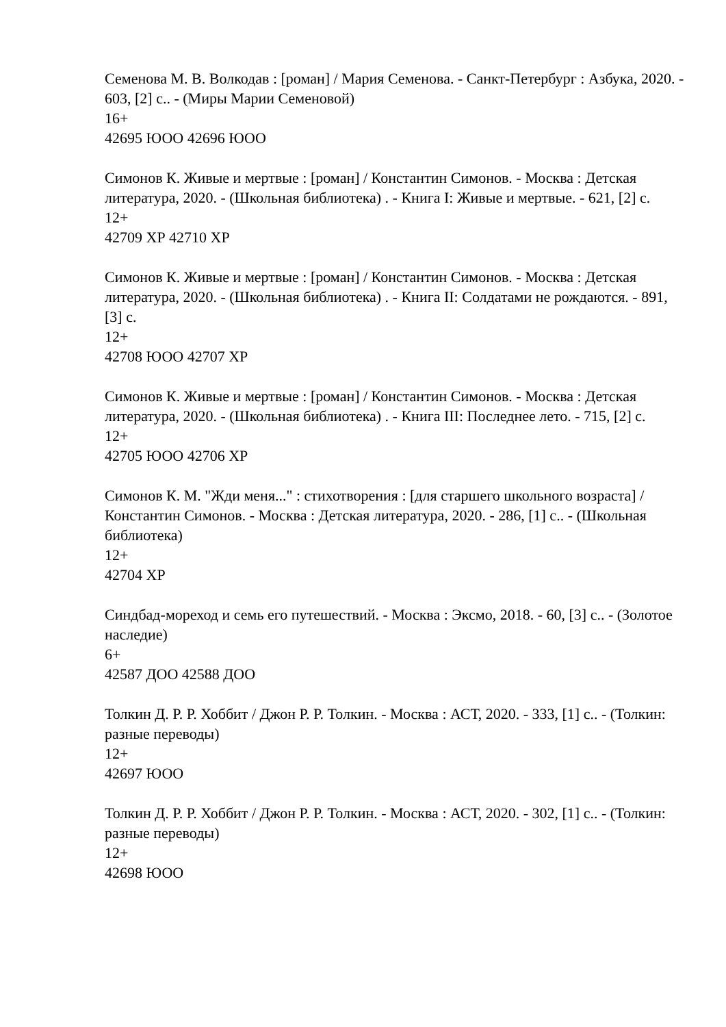Семенова М. В. Волкодав : [роман] / Мария Семенова. - Санкт-Петербург : Азбука, 2020. - 603, [2] с.. - (Миры Марии Семеновой)
16+
42695 ЮОО 42696 ЮОО
Симонов К. Живые и мертвые : [роман] / Константин Симонов. - Москва : Детская литература, 2020. - (Школьная библиотека) . - Книга I: Живые и мертвые. - 621, [2] с.
12+
42709 ХР 42710 ХР
Симонов К. Живые и мертвые : [роман] / Константин Симонов. - Москва : Детская литература, 2020. - (Школьная библиотека) . - Книга II: Солдатами не рождаются. - 891, [3] с.
12+
42708 ЮОО 42707 ХР
Симонов К. Живые и мертвые : [роман] / Константин Симонов. - Москва : Детская литература, 2020. - (Школьная библиотека) . - Книга III: Последнее лето. - 715, [2] с.
12+
42705 ЮОО 42706 ХР
Симонов К. М. "Жди меня..." : стихотворения : [для старшего школьного возраста] / Константин Симонов. - Москва : Детская литература, 2020. - 286, [1] с.. - (Школьная библиотека)
12+
42704 ХР
Синдбад-мореход и семь его путешествий. - Москва : Эксмо, 2018. - 60, [3] с.. - (Золотое наследие)
6+
42587 ДОО 42588 ДОО
Толкин Д. Р. Р. Хоббит / Джон Р. Р. Толкин. - Москва : АСТ, 2020. - 333, [1] с.. - (Толкин: разные переводы)
12+
42697 ЮОО
Толкин Д. Р. Р. Хоббит / Джон Р. Р. Толкин. - Москва : АСТ, 2020. - 302, [1] с.. - (Толкин: разные переводы)
12+
42698 ЮОО